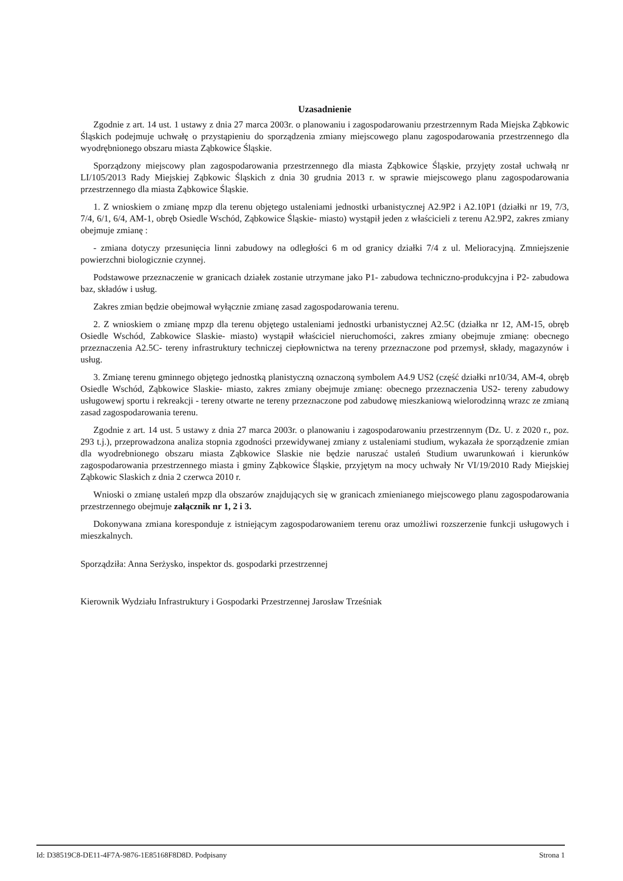Uzasadnienie
Zgodnie z art. 14 ust. 1 ustawy z dnia 27 marca 2003r. o planowaniu i zagospodarowaniu przestrzennym Rada Miejska Ząbkowic Śląskich podejmuje uchwałę o przystąpieniu do sporządzenia zmiany miejscowego planu zagospodarowania przestrzennego dla wyodrębnionego obszaru miasta Ząbkowice Śląskie.
Sporządzony miejscowy plan zagospodarowania przestrzennego dla miasta Ząbkowice Śląskie, przyjęty został uchwałą nr LI/105/2013 Rady Miejskiej Ząbkowic Śląskich z dnia 30 grudnia 2013 r. w sprawie miejscowego planu zagospodarowania przestrzennego dla miasta Ząbkowice Śląskie.
1. Z wnioskiem o zmianę mpzp dla terenu objętego ustaleniami jednostki urbanistycznej A2.9P2 i A2.10P1 (działki nr 19, 7/3, 7/4, 6/1, 6/4, AM-1, obręb Osiedle Wschód, Ząbkowice Śląskie- miasto) wystąpił jeden z właścicieli z terenu A2.9P2, zakres zmiany obejmuje zmianę :
- zmiana dotyczy przesunięcia linni zabudowy na odległości 6 m od granicy działki 7/4 z ul. Melioracyjną. Zmniejszenie powierzchni biologicznie czynnej.
Podstawowe przeznaczenie w granicach działek zostanie utrzymane jako P1- zabudowa techniczno-produkcyjna i P2- zabudowa baz, składów i usług.
Zakres zmian będzie obejmował wyłącznie zmianę zasad zagospodarowania terenu.
2. Z wnioskiem o zmianę mpzp dla terenu objętego ustaleniami jednostki urbanistycznej A2.5C (działka nr 12, AM-15, obręb Osiedle Wschód, Zabkowice Slaskie- miasto) wystąpił właściciel nieruchomości, zakres zmiany obejmuje zmianę: obecnego przeznaczenia A2.5C- tereny infrastruktury techniczej ciepłownictwa na tereny przeznaczone pod przemysł, składy, magazynów i usług.
3. Zmianę terenu gminnego objętego jednostką planistyczną oznaczoną symbolem A4.9 US2 (część działki nr10/34, AM-4, obręb Osiedle Wschód, Ząbkowice Slaskie- miasto, zakres zmiany obejmuje zmianę: obecnego przeznaczenia US2- tereny zabudowy usługowewj sportu i rekreakcji - tereny otwarte ne tereny przeznaczone pod zabudowę mieszkaniową wielorodzinną wrazc ze zmianą zasad zagospodarowania terenu.
Zgodnie z art. 14 ust. 5 ustawy z dnia 27 marca 2003r. o planowaniu i zagospodarowaniu przestrzennym (Dz. U. z 2020 r., poz. 293 t.j.), przeprowadzona analiza stopnia zgodności przewidywanej zmiany z ustaleniami studium, wykazała że sporządzenie zmian dla wyodrebnionego obszaru miasta Ząbkowice Slaskie nie będzie naruszać ustaleń Studium uwarunkowań i kierunków zagospodarowania przestrzennego miasta i gminy Ząbkowice Śląskie, przyjętym na mocy uchwały Nr VI/19/2010 Rady Miejskiej Ząbkowic Slaskich z dnia 2 czerwca 2010 r.
Wnioski o zmianę ustaleń mpzp dla obszarów znajdujących się w granicach zmienianego miejscowego planu zagospodarowania przestrzennego obejmuje załącznik nr 1, 2 i 3.
Dokonywana zmiana koresponduje z istniejącym zagospodarowaniem terenu oraz umożliwi rozszerzenie funkcji usługowych i mieszkalnych.
Sporządziła: Anna Serżysko, inspektor ds. gospodarki przestrzennej
Kierownik Wydziału Infrastruktury i Gospodarki Przestrzennej Jarosław Trześniak
Id: D38519C8-DE11-4F7A-9876-1E85168F8D8D. Podpisany Strona 1